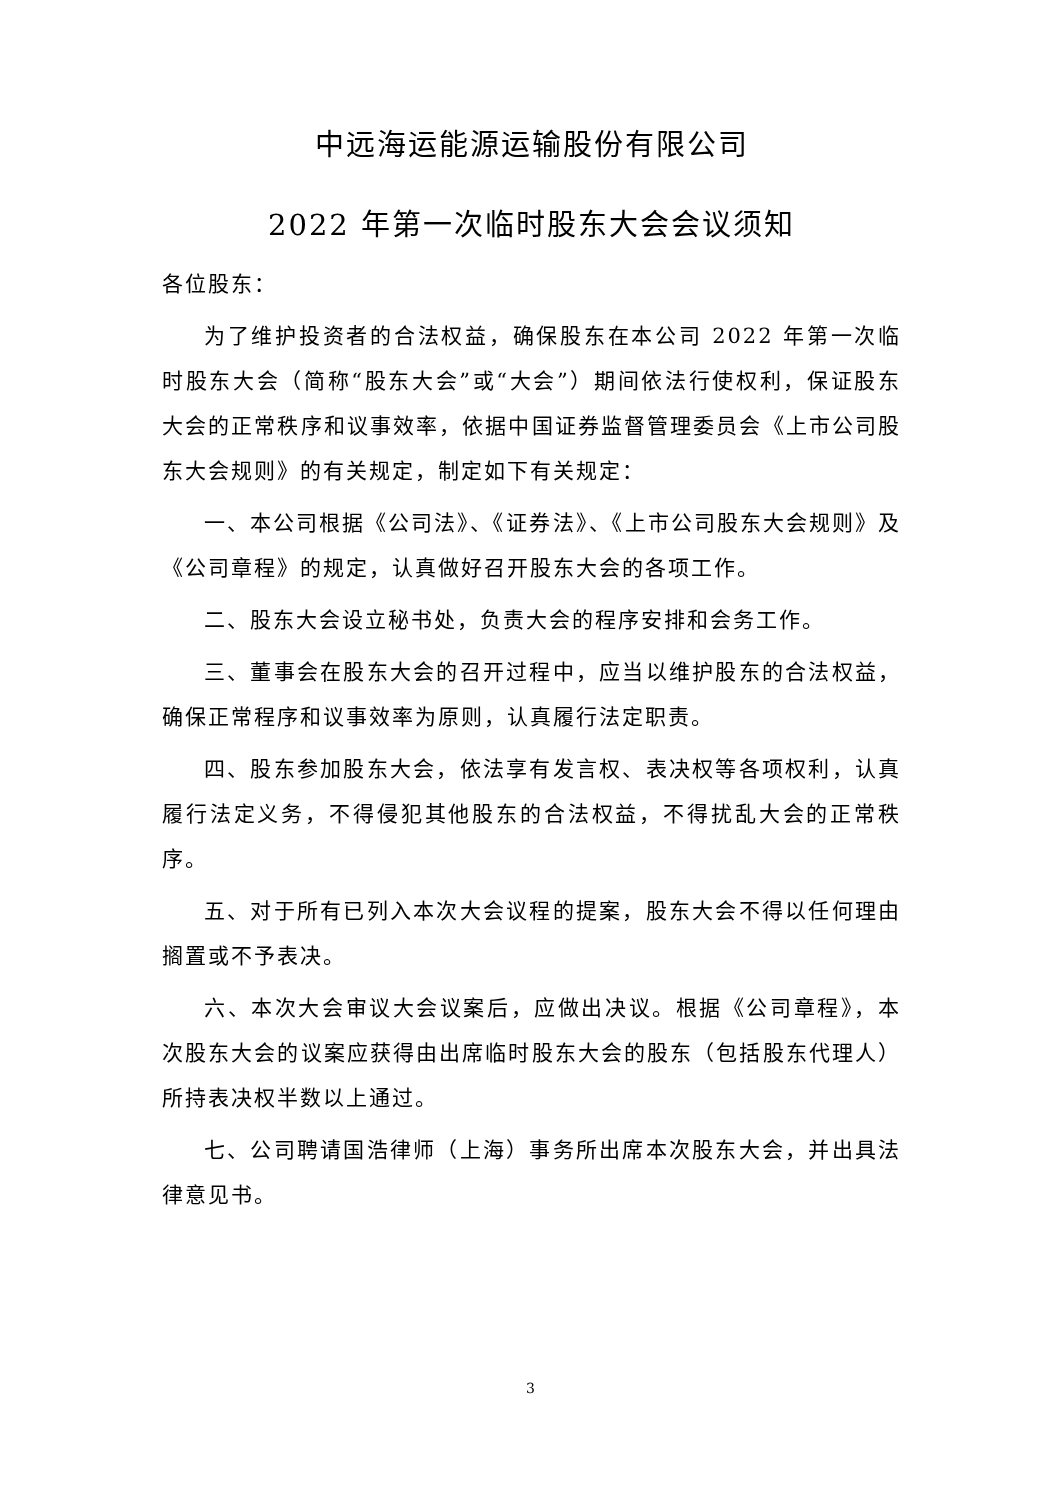中远海运能源运输股份有限公司
2022 年第一次临时股东大会会议须知
各位股东：
为了维护投资者的合法权益，确保股东在本公司 2022 年第一次临时股东大会（简称“股东大会”或“大会”）期间依法行使权利，保证股东大会的正常秩序和议事效率，依据中国证券监督管理委员会《上市公司股东大会规则》的有关规定，制定如下有关规定：
一、本公司根据《公司法》、《证券法》、《上市公司股东大会规则》及《公司章程》的规定，认真做好召开股东大会的各项工作。
二、股东大会设立秘书处，负责大会的程序安排和会务工作。
三、董事会在股东大会的召开过程中，应当以维护股东的合法权益，确保正常程序和议事效率为原则，认真履行法定职责。
四、股东参加股东大会，依法享有发言权、表决权等各项权利，认真履行法定义务，不得侵犯其他股东的合法权益，不得扰乱大会的正常秩序。
五、对于所有已列入本次大会议程的提案，股东大会不得以任何理由搁置或不予表决。
六、本次大会审议大会议案后，应做出决议。根据《公司章程》，本次股东大会的议案应获得由出席临时股东大会的股东（包括股东代理人）所持表决权半数以上通过。
七、公司聘请国浩律师（上海）事务所出席本次股东大会，并出具法律意见书。
3